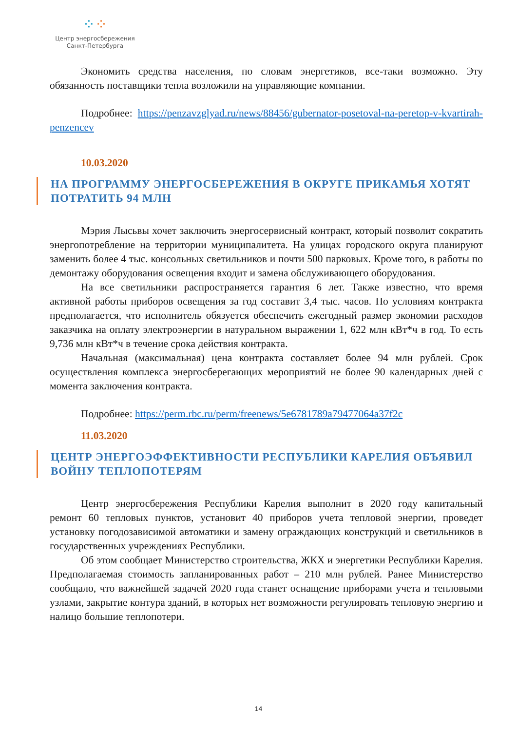⁘⁘
Центр энергосбережения
Санкт-Петербурга
Экономить средства населения, по словам энергетиков, все-таки возможно. Эту обязанность поставщики тепла возложили на управляющие компании.
Подробнее: https://penzavzglyad.ru/news/88456/gubernator-posetoval-na-peretop-v-kvartirah-penzencev
10.03.2020
НА ПРОГРАММУ ЭНЕРГОСБЕРЕЖЕНИЯ В ОКРУГЕ ПРИКАМЬЯ ХОТЯТ ПОТРАТИТЬ 94 МЛН
Мэрия Лысьвы хочет заключить энергосервисный контракт, который позволит сократить энергопотребление на территории муниципалитета. На улицах городского округа планируют заменить более 4 тыс. консольных светильников и почти 500 парковых. Кроме того, в работы по демонтажу оборудования освещения входит и замена обслуживающего оборудования.
На все светильники распространяется гарантия 6 лет. Также известно, что время активной работы приборов освещения за год составит 3,4 тыс. часов. По условиям контракта предполагается, что исполнитель обязуется обеспечить ежегодный размер экономии расходов заказчика на оплату электроэнергии в натуральном выражении 1, 622 млн кВт*ч в год. То есть 9,736 млн кВт*ч в течение срока действия контракта.
Начальная (максимальная) цена контракта составляет более 94 млн рублей. Срок осуществления комплекса энергосберегающих мероприятий не более 90 календарных дней с момента заключения контракта.
Подробнее: https://perm.rbc.ru/perm/freenews/5e6781789a79477064a37f2c
11.03.2020
ЦЕНТР ЭНЕРГОЭФФЕКТИВНОСТИ РЕСПУБЛИКИ КАРЕЛИЯ ОБЪЯВИЛ ВОЙНУ ТЕПЛОПОТЕРЯМ
Центр энергосбережения Республики Карелия выполнит в 2020 году капитальный ремонт 60 тепловых пунктов, установит 40 приборов учета тепловой энергии, проведет установку погодозависимой автоматики и замену ограждающих конструкций и светильников в государственных учреждениях Республики.
Об этом сообщает Министерство строительства, ЖКХ и энергетики Республики Карелия. Предполагаемая стоимость запланированных работ – 210 млн рублей. Ранее Министерство сообщало, что важнейшей задачей 2020 года станет оснащение приборами учета и тепловыми узлами, закрытие контура зданий, в которых нет возможности регулировать тепловую энергию и налицо большие теплопотери.
14